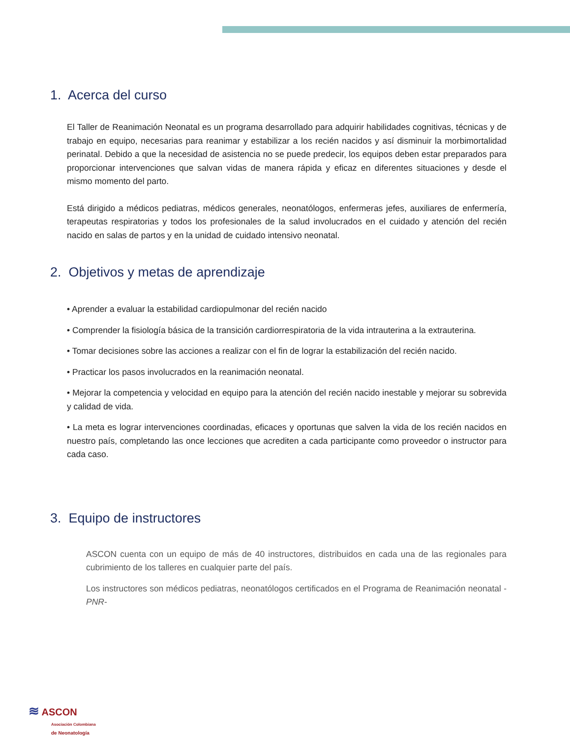1. Acerca del curso
El Taller de Reanimación Neonatal es un programa desarrollado para adquirir habilidades cognitivas, técnicas y de trabajo en equipo, necesarias para reanimar y estabilizar a los recién nacidos y así disminuir la morbimortalidad perinatal. Debido a que la necesidad de asistencia no se puede predecir, los equipos deben estar preparados para proporcionar intervenciones que salvan vidas de manera rápida y eficaz en diferentes situaciones y desde el mismo momento del parto.
Está dirigido a médicos pediatras, médicos generales, neonatólogos, enfermeras jefes, auxiliares de enfermería, terapeutas respiratorias y todos los profesionales de la salud involucrados en el cuidado y atención del recién nacido en salas de partos y en la unidad de cuidado intensivo neonatal.
2. Objetivos y metas de aprendizaje
• Aprender a evaluar la estabilidad cardiopulmonar del recién nacido
• Comprender la fisiología básica de la transición cardiorrespiratoria de la vida intrauterina a la extrauterina.
• Tomar decisiones sobre las acciones a realizar con el fin de lograr la estabilización del recién nacido.
• Practicar los pasos involucrados en la reanimación neonatal.
• Mejorar la competencia y velocidad en equipo para la atención del recién nacido inestable y mejorar su sobrevida y calidad de vida.
• La meta es lograr intervenciones coordinadas, eficaces y oportunas que salven la vida de los recién nacidos en nuestro país, completando las once lecciones que acrediten a cada participante como proveedor o instructor para cada caso.
3. Equipo de instructores
ASCON cuenta con un equipo de más de 40 instructores, distribuidos en cada una de las regionales para cubrimiento de los talleres en cualquier parte del país.
Los instructores son médicos pediatras, neonatólogos certificados en el Programa de Reanimación neonatal -PNR-
≋ ASCON
Asociación Colombiana
de Neonatología